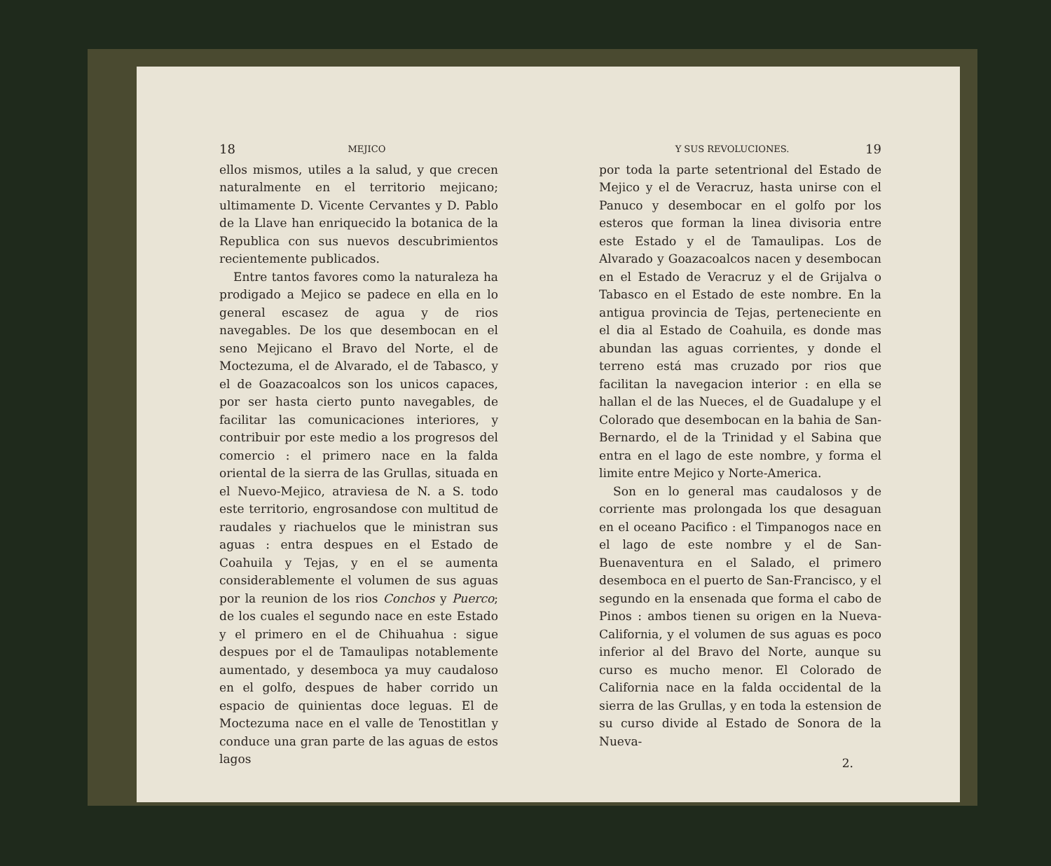18 MEJICO
ellos mismos, utiles a la salud, y que crecen naturalmente en el territorio mejicano; ultimamente D. Vicente Cervantes y D. Pablo de la Llave han enriquecido la botanica de la Republica con sus nuevos descubrimientos recientemente publicados.
Entre tantos favores como la naturaleza ha prodigado a Mejico se padece en ella en lo general escasez de agua y de rios navegables. De los que desembocan en el seno Mejicano el Bravo del Norte, el de Moctezuma, el de Alvarado, el de Tabasco, y el de Goazacoalcos son los unicos capaces, por ser hasta cierto punto navegables, de facilitar las comunicaciones interiores, y contribuir por este medio a los progresos del comercio : el primero nace en la falda oriental de la sierra de las Grullas, situada en el Nuevo-Mejico, atraviesa de N. a S. todo este territorio, engrosandose con multitud de raudales y riachuelos que le ministran sus aguas : entra despues en el Estado de Coahuila y Tejas, y en el se aumenta considerablemente el volumen de sus aguas por la reunion de los rios Conchos y Puerco; de los cuales el segundo nace en este Estado y el primero en el de Chihuahua : sigue despues por el de Tamaulipas notablemente aumentado, y desemboca ya muy caudaloso en el golfo, despues de haber corrido un espacio de quinientas doce leguas. El de Moctezuma nace en el valle de Tenostitlan y conduce una gran parte de las aguas de estos lagos
Y SUS REVOLUCIONES. 19
por toda la parte setentrional del Estado de Mejico y el de Veracruz, hasta unirse con el Panuco y desembocar en el golfo por los esteros que forman la linea divisoria entre este Estado y el de Tamaulipas. Los de Alvarado y Goazacoalcos nacen y desembocan en el Estado de Veracruz y el de Grijalva o Tabasco en el Estado de este nombre. En la antigua provincia de Tejas, perteneciente en el dia al Estado de Coahuila, es donde mas abundan las aguas corrientes, y donde el terreno está mas cruzado por rios que facilitan la navegacion interior : en ella se hallan el de las Nueces, el de Guadalupe y el Colorado que desembocan en la bahia de San-Bernardo, el de la Trinidad y el Sabina que entra en el lago de este nombre, y forma el limite entre Mejico y Norte-America.
Son en lo general mas caudalosos y de corriente mas prolongada los que desaguan en el oceano Pacifico : el Timpanogos nace en el lago de este nombre y el de San-Buenaventura en el Salado, el primero desemboca en el puerto de San-Francisco, y el segundo en la ensenada que forma el cabo de Pinos : ambos tienen su origen en la Nueva-California, y el volumen de sus aguas es poco inferior al del Bravo del Norte, aunque su curso es mucho menor. El Colorado de California nace en la falda occidental de la sierra de las Grullas, y en toda la estension de su curso divide al Estado de Sonora de la Nueva-
2.